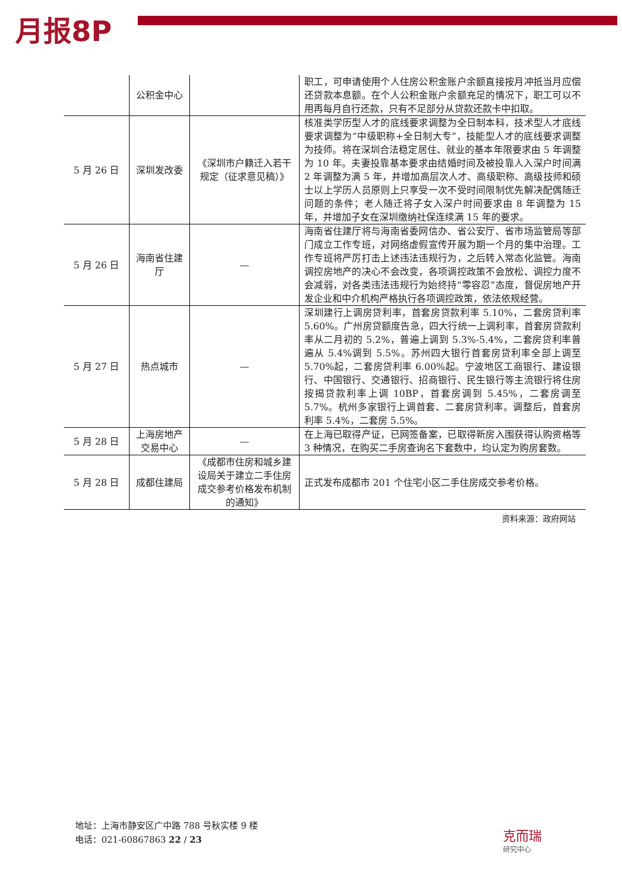月报8P
| | 公积金中心 | | 职工，可申请使用个人住房公积金账户余额直接按月冲抵当月应偿还贷款本息额。在个人公积金账户余额充足的情况下，职工可以不用再每月自行还款，只有不足部分从贷款还款卡中扣取。 |
| 5 月 26 日 | 深圳发改委 | 《深圳市户籍迁入若干规定（征求意见稿）》 | 核准类学历型人才的底线要求调整为全日制本科，技术型人才底线要求调整为“中级职称+全日制大专”，技能型人才的底线要求调整为技师。将在深圳合法稳定居住、就业的基本年限要求由 5 年调整为 10 年。夫妻投靠基本要求由结婚时间及被投靠人入深户时间满 2 年调整为满 5 年，并增加高层次人才、高级职称、高级技师和硕士以上学历人员原则上只享受一次不受时间限制优先解决配偶随迁问题的条件；老人随迁将子女入深户时间要求由 8 年调整为 15 年，并增加子女在深圳缴纳社保连续满 15 年的要求。 |
| 5 月 26 日 | 海南省住建厅 | — | 海南省住建厅将与海南省委网信办、省公安厅、省市场监管局等部门成立工作专班，对网络虚假宣传开展为期一个月的集中治理。工作专班将严厉打击上述违法违规行为，之后转入常态化监管。海南调控房地产的决心不会改变，各项调控政策不会放松、调控力度不会减弱，对各类违法违规行为始终持“零容忍”态度，督促房地产开发企业和中介机构严格执行各项调控政策，依法依规经营。 |
| 5 月 27 日 | 热点城市 | — | 深圳建行上调房贷利率，首套房贷款利率 5.10%，二套房贷利率 5.60%。广州房贷额度告急，四大行统一上调利率，首套房贷款利率从二月初的 5.2%，普遍上调到 5.3%-5.4%，二套房贷利率普遍从 5.4%调到 5.5%。苏州四大银行首套房贷利率全部上调至 5.70%起，二套房贷利率 6.00%起。宁波地区工商银行、建设银行、中国银行、交通银行、招商银行、民生银行等主流银行将住房按揭贷款利率上调 10BP，首套房调到 5.45%，二套房调至 5.7%。杭州多家银行上调首套、二套房贷利率。调整后，首套房利率 5.4%，二套房 5.5%。 |
| 5 月 28 日 | 上海房地产交易中心 | — | 在上海已取得产证，已网签备案，已取得新房入围获得认购资格等 3 种情况，在购买二手房查询名下套数中，均认定为购房套数。 |
| 5 月 28 日 | 成都住建局 | 《成都市住房和城乡建设局关于建立二手住房成交参考价格发布机制的通知》 | 正式发布成都市 201 个住宅小区二手住房成交参考价格。 |
资料来源：政府网站
地址：上海市静安区广中路 788 号秋实楼 9 楼
电话：021-60867863 22 / 23
克而瑞
研究中心